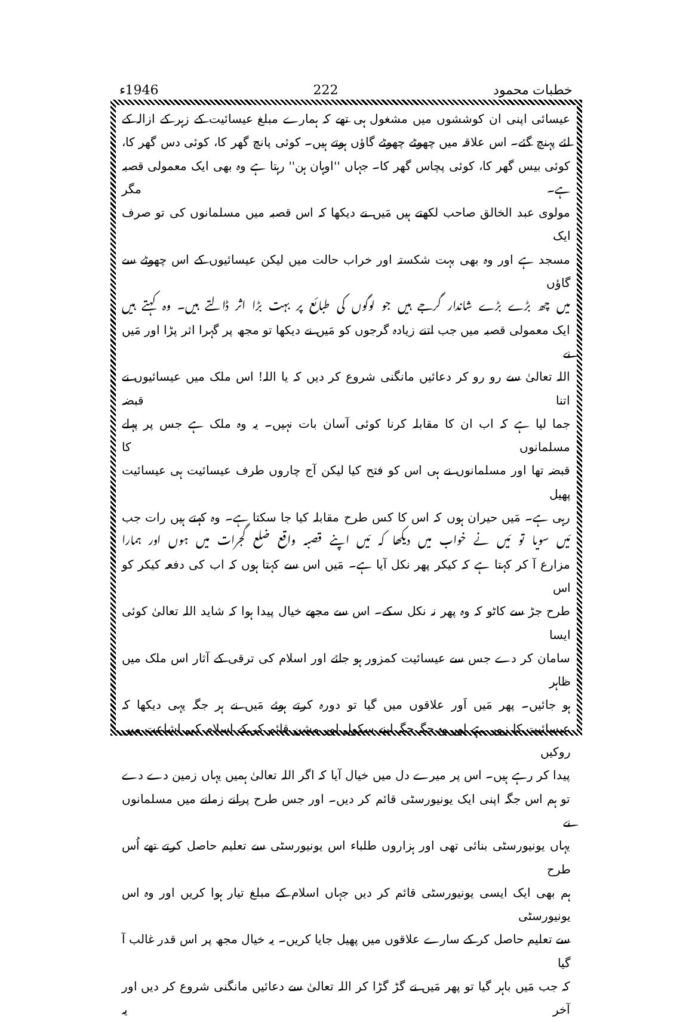خطبات محمود 222 1946ء
عیسائی اپنی ان کوششوں میں مشغول ہی تھے کہ ہمارے مبلغ عیسائیت کے زہر کے ازالہ کے
لئے پہنچ گئے۔ اس علاقہ میں چھوٹے چھوٹے گاؤں ہوتے ہیں۔ کوئی پانچ گھر کا، کوئی دس گھر کا،
کوئی بیس گھر کا، کوئی پچاس گھر کا۔ جہاں ''اوہان ہن'' رہتا ہے وہ بھی ایک معمولی قصبہ ہے۔ مگر
مولوی عبد الخالق صاحب لکھتے ہیں مَیں نے دیکھا کہ اس قصبہ میں مسلمانوں کی تو صرف ایک
مسجد ہے اور وہ بھی بہت شکستہ اور خراب حالت میں لیکن عیسائیوں کے اس چھوٹے سے گاؤں
میں چھ بڑے بڑے شاندار گرجے ہیں جو لوگوں کی طبائع پر بہت بڑا اثر ڈالتے ہیں۔ وہ کہتے ہیں
ایک معمولی قصبہ میں جب اتنے زیادہ گرجوں کو مَیں نے دیکھا تو مجھ پر گہرا اثر پڑا اور مَیں نے
اللہ تعالیٰ سے رو رو کر دعائیں مانگنی شروع کر دیں کہ یا اللہ! اس ملک میں عیسائیوں نے اتنا قبضہ
جما لیا ہے کہ اب ان کا مقابلہ کرنا کوئی آسان بات نہیں۔ یہ وہ ملک ہے جس پر پہلے مسلمانوں کا
قبضہ تھا اور مسلمانوں نے ہی اس کو فتح کیا لیکن آج چاروں طرف عیسائیت ہی عیسائیت پھیل
رہی ہے۔ مَیں حیران ہوں کہ اس کا کس طرح مقابلہ کیا جا سکتا ہے۔ وہ کہتے ہیں رات جب
مَیں سویا تو مَیں نے خواب میں دیکھا کہ مَیں اپنے قصبہ واقع ضلع گجرات میں ہوں اور ہمارا
مزارع آ کر کہتا ہے کہ کیکر پھر نکل آیا ہے۔ مَیں اس سے کہتا ہوں کہ اب کی دفعہ کیکر کو اس
طرح جڑ سے کاٹو کہ وہ پھر نہ نکل سکے۔ اس سے مجھے خیال پیدا ہوا کہ شاید اللہ تعالیٰ کوئی ایسا
سامان کر دے جس سے عیسائیت کمزور ہو جائے اور اسلام کی ترقی کے آثار اس ملک میں ظاہر
ہو جائیں۔ پھر مَیں اَور علاقوں میں گیا تو دورہ کرتے ہوئے مَیں نے ہر جگہ یہی دیکھا کہ
عیسائیت کا زور ہے اور وہ جگہ جگہ اپنے سکول اور مشن قائم کر کے اسلام کی اشاعت میں روکیں
پیدا کر رہے ہیں۔ اس پر میرے دل میں خیال آیا کہ اگر اللہ تعالیٰ ہمیں یہاں زمین دے دے
تو ہم اس جگہ اپنی ایک یونیورسٹی قائم کر دیں۔ اور جس طرح پرانے زمانے میں مسلمانوں نے
یہاں یونیورسٹی بنائی تھی اور ہزاروں طلباء اس یونیورسٹی سے تعلیم حاصل کرتے تھے اُس طرح
ہم بھی ایک ایسی یونیورسٹی قائم کر دیں جہاں اسلام کے مبلغ تیار ہوا کریں اور وہ اس یونیورسٹی
سے تعلیم حاصل کر کے سارے علاقوں میں پھیل جایا کریں۔ یہ خیال مجھ پر اس قدر غالب آ گیا
کہ جب مَیں باہر گیا تو پھر مَیں نے گڑ گڑا کر اللہ تعالیٰ سے دعائیں مانگنی شروع کر دیں اور آخر یہ